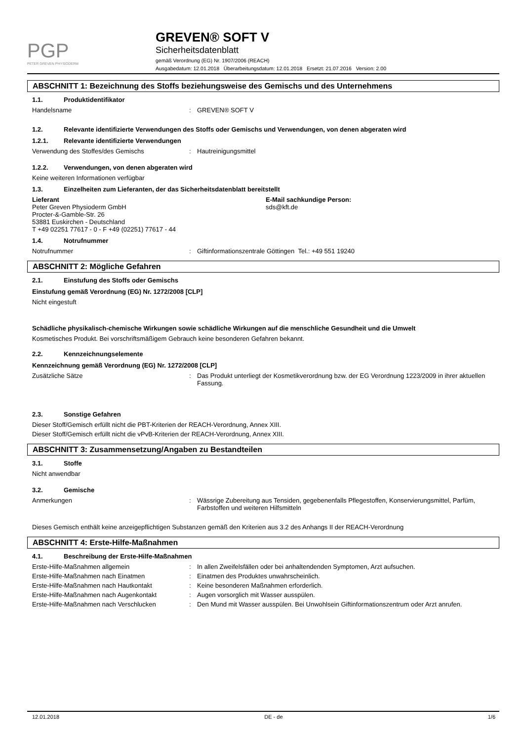PGP
PETER GREVEN PHYSIODERM
GREVEN® SOFT V
Sicherheitsdatenblatt
gemäß Verordnung (EG) Nr. 1907/2006 (REACH)
Ausgabedatum: 12.01.2018 Überarbeitungsdatum: 12.01.2018 Ersetzt: 21.07.2016 Version: 2.00
ABSCHNITT 1: Bezeichnung des Stoffs beziehungsweise des Gemischs und des Unternehmens
1.1. Produktidentifikator
Handelsname : GREVEN® SOFT V
1.2. Relevante identifizierte Verwendungen des Stoffs oder Gemischs und Verwendungen, von denen abgeraten wird
1.2.1. Relevante identifizierte Verwendungen
Verwendung des Stoffes/des Gemischs : Hautreinigungsmittel
1.2.2. Verwendungen, von denen abgeraten wird
Keine weiteren Informationen verfügbar
1.3. Einzelheiten zum Lieferanten, der das Sicherheitsdatenblatt bereitstellt
Lieferant
Peter Greven Physioderm GmbH
Procter-&-Gamble-Str. 26
53881 Euskirchen - Deutschland
T +49 02251 77617 - 0 - F +49 (02251) 77617 - 44
E-Mail sachkundige Person:
sds@kft.de
1.4. Notrufnummer
Notrufnummer : Giftinformationszentrale Göttingen Tel.: +49 551 19240
ABSCHNITT 2: Mögliche Gefahren
2.1. Einstufung des Stoffs oder Gemischs
Einstufung gemäß Verordnung (EG) Nr. 1272/2008 [CLP]
Nicht eingestuft
Schädliche physikalisch-chemische Wirkungen sowie schädliche Wirkungen auf die menschliche Gesundheit und die Umwelt
Kosmetisches Produkt. Bei vorschriftsmäßigem Gebrauch keine besonderen Gefahren bekannt.
2.2. Kennzeichnungselemente
Kennzeichnung gemäß Verordnung (EG) Nr. 1272/2008 [CLP]
Zusätzliche Sätze : Das Produkt unterliegt der Kosmetikverordnung bzw. der EG Verordnung 1223/2009 in ihrer aktuellen Fassung.
2.3. Sonstige Gefahren
Dieser Stoff/Gemisch erfüllt nicht die PBT-Kriterien der REACH-Verordnung, Annex XIII.
Dieser Stoff/Gemisch erfüllt nicht die vPvB-Kriterien der REACH-Verordnung, Annex XIII.
ABSCHNITT 3: Zusammensetzung/Angaben zu Bestandteilen
3.1. Stoffe
Nicht anwendbar
3.2. Gemische
Anmerkungen : Wässrige Zubereitung aus Tensiden, gegebenenfalls Pflegestoffen, Konservierungsmittel, Parfüm, Farbstoffen und weiteren Hilfsmitteln
Dieses Gemisch enthält keine anzeigepflichtigen Substanzen gemäß den Kriterien aus 3.2 des Anhangs II der REACH-Verordnung
ABSCHNITT 4: Erste-Hilfe-Maßnahmen
4.1. Beschreibung der Erste-Hilfe-Maßnahmen
Erste-Hilfe-Maßnahmen allgemein : In allen Zweifelsfällen oder bei anhaltendenden Symptomen, Arzt aufsuchen.
Erste-Hilfe-Maßnahmen nach Einatmen : Einatmen des Produktes unwahrscheinlich.
Erste-Hilfe-Maßnahmen nach Hautkontakt : Keine besonderen Maßnahmen erforderlich.
Erste-Hilfe-Maßnahmen nach Augenkontakt : Augen vorsorglich mit Wasser ausspülen.
Erste-Hilfe-Maßnahmen nach Verschlucken : Den Mund mit Wasser ausspülen. Bei Unwohlsein Giftinformationszentrum oder Arzt anrufen.
12.01.2018 DE - de 1/6